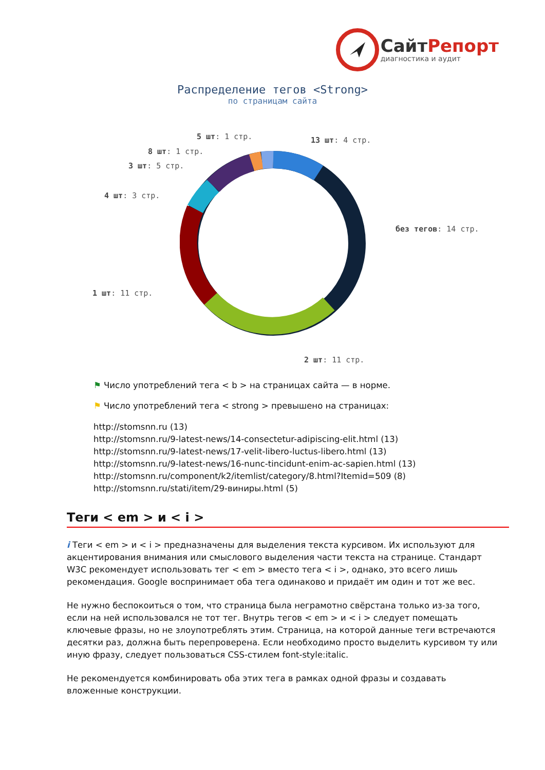СайтРепорт
диагностика и аудит
Распределение тегов <Strong>
по страницам сайта
5 шт: 1 стр. 13 шт: 4 стр.
8 шт: 1 стр.
3 шт: 5 стр.
4 шт: 3 стр.
без тегов: 14 стр.
1 шт: 11 стр.
2 шт: 11 стр.
⚑ Число употреблений тега < b > на страницах сайта — в норме.
⚑ Число употреблений тега < strong > превышено на страницах:
http://stomsnn.ru (13)
http://stomsnn.ru/9-latest-news/14-consectetur-adipiscing-elit.html (13)
http://stomsnn.ru/9-latest-news/17-velit-libero-luctus-libero.html (13)
http://stomsnn.ru/9-latest-news/16-nunc-tincidunt-enim-ac-sapien.html (13)
http://stomsnn.ru/component/k2/itemlist/category/8.html?Itemid=509 (8)
http://stomsnn.ru/stati/item/29-виниры.html (5)
Теги < em > и < i >
i Теги < em > и < i > предназначены для выделения текста курсивом. Их используют для акцентирования внимания или смыслового выделения части текста на странице. Стандарт W3C рекомендует использовать тег < em > вместо тега < i >, однако, это всего лишь рекомендация. Google воспринимает оба тега одинаково и придаёт им один и тот же вес.
Не нужно беспокоиться о том, что страница была неграмотно свёрстана только из-за того, если на ней использовался не тот тег. Внутрь тегов < em > и < i > следует помещать ключевые фразы, но не злоупотреблять этим. Страница, на которой данные теги встречаются десятки раз, должна быть перепроверена. Если необходимо просто выделить курсивом ту или иную фразу, следует пользоваться CSS-стилем font-style:italic.
Не рекомендуется комбинировать оба этих тега в рамках одной фразы и создавать вложенные конструкции.